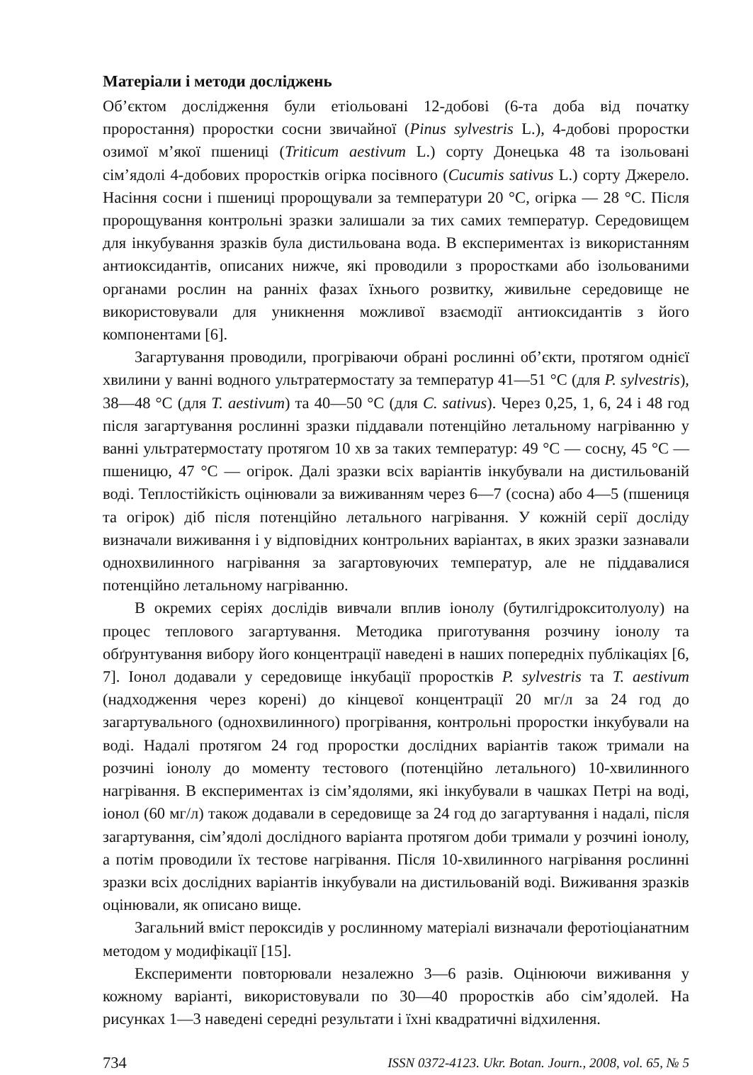Матеріали і методи досліджень
Об’єктом дослідження були етіольовані 12-добові (6-та доба від початку проростання) проростки сосни звичайної (Pinus sylvestris L.), 4-добові проростки озимої м’якої пшениці (Triticum aestivum L.) сорту Донецька 48 та ізольовані сім’ядолі 4-добових проростків огірка посівного (Cucumis sativus L.) сорту Джерело. Насіння сосни і пшениці пророщували за температури 20 °С, огірка — 28 °С. Після пророщування контрольні зразки залишали за тих самих температур. Середовищем для інкубування зразків була дистильована вода. В експериментах із використанням антиоксидантів, описаних нижче, які проводили з проростками або ізольованими органами рослин на ранніх фазах їхнього розвитку, живильне середовище не використовували для уникнення можливої взаємодії антиоксидантів з його компонентами [6].
Загартування проводили, прогріваючи обрані рослинні об’єкти, протягом однієї хвилини у ванні водного ультратермостату за температур 41—51 °С (для P. sylvestris), 38—48 °С (для T. aestivum) та 40—50 °С (для C. sativus). Через 0,25, 1, 6, 24 і 48 год після загартування рослинні зразки піддавали потенційно летальному нагріванню у ванні ультратермостату протягом 10 хв за таких температур: 49 °С — сосну, 45 °С — пшеницю, 47 °С — огірок. Далі зразки всіх варіантів інкубували на дистильованій воді. Теплостійкість оцінювали за виживанням через 6—7 (сосна) або 4—5 (пшениця та огірок) діб після потенційно летального нагрівання. У кожній серії досліду визначали виживання і у відповідних контрольних варіантах, в яких зразки зазнавали однохвилинного нагрівання за загартовуючих температур, але не піддавалися потенційно летальному нагріванню.
В окремих серіях дослідів вивчали вплив іонолу (бутилгідрокситолуолу) на процес теплового загартування. Методика приготування розчину іонолу та обґрунтування вибору його концентрації наведені в наших попередніх публікаціях [6, 7]. Іонол додавали у середовище інкубації проростків P. sylvestris та T. aestivum (надходження через корені) до кінцевої концентрації 20 мг/л за 24 год до загартувального (однохвилинного) прогрівання, контрольні проростки інкубували на воді. Надалі протягом 24 год проростки дослідних варіантів також тримали на розчині іонолу до моменту тестового (потенційно летального) 10-хвилинного нагрівання. В експериментах із сім’ядолями, які інкубували в чашках Петрі на воді, іонол (60 мг/л) також додавали в середовище за 24 год до загартування і надалі, після загартування, сім’ядолі дослідного варіанта протягом доби тримали у розчині іонолу, а потім проводили їх тестове нагрівання. Після 10-хвилинного нагрівання рослинні зразки всіх дослідних варіантів інкубували на дистильованій воді. Виживання зразків оцінювали, як описано вище.
Загальний вміст пероксидів у рослинному матеріалі визначали феротіоціанатним методом у модифікації [15].
Експерименти повторювали незалежно 3—6 разів. Оцінюючи виживання у кожному варіанті, використовували по 30—40 проростків або сім’ядолей. На рисунках 1—3 наведені середні результати і їхні квадратичні відхилення.
734 ISSN 0372-4123. Ukr. Botan. Journ., 2008, vol. 65, № 5